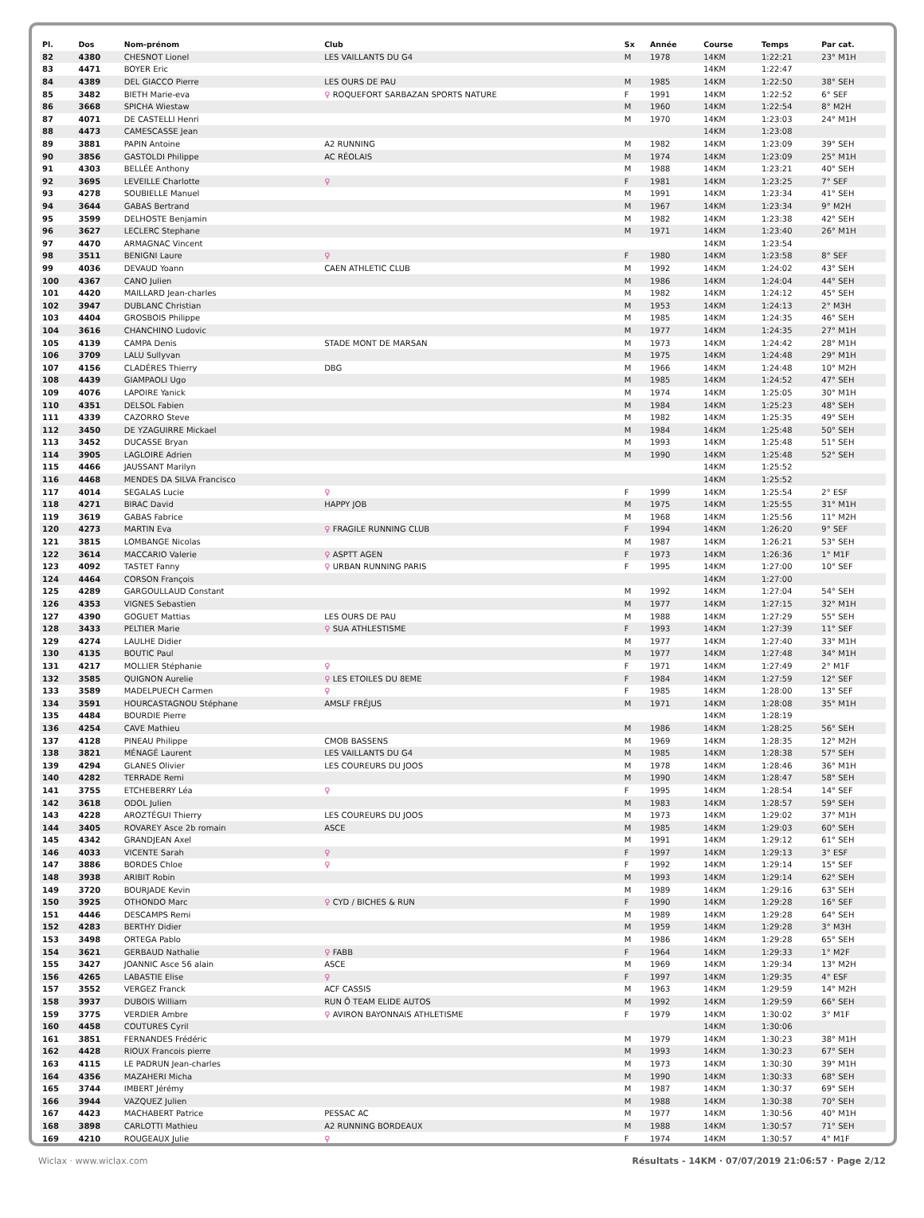| Pl. | Dos | Nom-prénom | Club | Sx | Année | Course | Temps | Par cat. |
| --- | --- | --- | --- | --- | --- | --- | --- | --- |
| 82 | 4380 | CHESNOT Lionel | LES VAILLANTS DU G4 | M | 1978 | 14KM | 1:22:21 | 23° M1H |
| 83 | 4471 | BOYER Eric | | | | 14KM | 1:22:47 | |
| 84 | 4389 | DEL GIACCO Pierre | LES OURS DE PAU | M | 1985 | 14KM | 1:22:50 | 38° SEH |
| 85 | 3482 | BIETH Marie-eva | ♀ ROQUEFORT SARBAZAN SPORTS NATURE | F | 1991 | 14KM | 1:22:52 | 6° SEF |
| 86 | 3668 | SPICHA Wiestaw | | M | 1960 | 14KM | 1:22:54 | 8° M2H |
| 87 | 4071 | DE CASTELLI Henri | | M | 1970 | 14KM | 1:23:03 | 24° M1H |
| 88 | 4473 | CAMESCASSE Jean | | | | 14KM | 1:23:08 | |
| 89 | 3881 | PAPIN Antoine | A2 RUNNING | M | 1982 | 14KM | 1:23:09 | 39° SEH |
| 90 | 3856 | GASTOLDI Philippe | AC RÉOLAIS | M | 1974 | 14KM | 1:23:09 | 25° M1H |
| 91 | 4303 | BELLÉE Anthony | | M | 1988 | 14KM | 1:23:21 | 40° SEH |
| 92 | 3695 | LEVEILLE Charlotte | ♀ | F | 1981 | 14KM | 1:23:25 | 7° SEF |
| 93 | 4278 | SOUBIELLE Manuel | | M | 1991 | 14KM | 1:23:34 | 41° SEH |
| 94 | 3644 | GABAS Bertrand | | M | 1967 | 14KM | 1:23:34 | 9° M2H |
| 95 | 3599 | DELHOSTE Benjamin | | M | 1982 | 14KM | 1:23:38 | 42° SEH |
| 96 | 3627 | LECLERC Stephane | | M | 1971 | 14KM | 1:23:40 | 26° M1H |
| 97 | 4470 | ARMAGNAC Vincent | | | | 14KM | 1:23:54 | |
| 98 | 3511 | BENIGNI Laure | ♀ | F | 1980 | 14KM | 1:23:58 | 8° SEF |
| 99 | 4036 | DEVAUD Yoann | CAEN ATHLETIC CLUB | M | 1992 | 14KM | 1:24:02 | 43° SEH |
| 100 | 4367 | CANO Julien | | M | 1986 | 14KM | 1:24:04 | 44° SEH |
| 101 | 4420 | MAILLARD Jean-charles | | M | 1982 | 14KM | 1:24:12 | 45° SEH |
| 102 | 3947 | DUBLANC Christian | | M | 1953 | 14KM | 1:24:13 | 2° M3H |
| 103 | 4404 | GROSBOIS Philippe | | M | 1985 | 14KM | 1:24:35 | 46° SEH |
| 104 | 3616 | CHANCHINO Ludovic | | M | 1977 | 14KM | 1:24:35 | 27° M1H |
| 105 | 4139 | CAMPA Denis | STADE MONT DE MARSAN | M | 1973 | 14KM | 1:24:42 | 28° M1H |
| 106 | 3709 | LALU Sullyvan | | M | 1975 | 14KM | 1:24:48 | 29° M1H |
| 107 | 4156 | CLADÈRES Thierry | DBG | M | 1966 | 14KM | 1:24:48 | 10° M2H |
| 108 | 4439 | GIAMPAOLI Ugo | | M | 1985 | 14KM | 1:24:52 | 47° SEH |
| 109 | 4076 | LAPOIRE Yanick | | M | 1974 | 14KM | 1:25:05 | 30° M1H |
| 110 | 4351 | DELSOL Fabien | | M | 1984 | 14KM | 1:25:23 | 48° SEH |
| 111 | 4339 | CAZORRO Steve | | M | 1982 | 14KM | 1:25:35 | 49° SEH |
| 112 | 3450 | DE YZAGUIRRE Mickael | | M | 1984 | 14KM | 1:25:48 | 50° SEH |
| 113 | 3452 | DUCASSE Bryan | | M | 1993 | 14KM | 1:25:48 | 51° SEH |
| 114 | 3905 | LAGLOIRE Adrien | | M | 1990 | 14KM | 1:25:48 | 52° SEH |
| 115 | 4466 | JAUSSANT Marilyn | | | | 14KM | 1:25:52 | |
| 116 | 4468 | MENDES DA SILVA Francisco | | | | 14KM | 1:25:52 | |
| 117 | 4014 | SEGALAS Lucie | ♀ | F | 1999 | 14KM | 1:25:54 | 2° ESF |
| 118 | 4271 | BIRAC David | HAPPY JOB | M | 1975 | 14KM | 1:25:55 | 31° M1H |
| 119 | 3619 | GABAS Fabrice | | M | 1968 | 14KM | 1:25:56 | 11° M2H |
| 120 | 4273 | MARTIN Eva | ♀ FRAGILE RUNNING CLUB | F | 1994 | 14KM | 1:26:20 | 9° SEF |
| 121 | 3815 | LOMBANGE Nicolas | | M | 1987 | 14KM | 1:26:21 | 53° SEH |
| 122 | 3614 | MACCARIO Valerie | ♀ ASPTT AGEN | F | 1973 | 14KM | 1:26:36 | 1° M1F |
| 123 | 4092 | TASTET Fanny | ♀ URBAN RUNNING PARIS | F | 1995 | 14KM | 1:27:00 | 10° SEF |
| 124 | 4464 | CORSON François | | | | 14KM | 1:27:00 | |
| 125 | 4289 | GARGOULLAUD Constant | | M | 1992 | 14KM | 1:27:04 | 54° SEH |
| 126 | 4353 | VIGNES Sebastien | | M | 1977 | 14KM | 1:27:15 | 32° M1H |
| 127 | 4390 | GOGUET Mattias | LES OURS DE PAU | M | 1988 | 14KM | 1:27:29 | 55° SEH |
| 128 | 3433 | PELTIER Marie | ♀ SUA ATHLESTISME | F | 1993 | 14KM | 1:27:39 | 11° SEF |
| 129 | 4274 | LAULHE Didier | | M | 1977 | 14KM | 1:27:40 | 33° M1H |
| 130 | 4135 | BOUTIC Paul | | M | 1977 | 14KM | 1:27:48 | 34° M1H |
| 131 | 4217 | MOLLIER Stéphanie | ♀ | F | 1971 | 14KM | 1:27:49 | 2° M1F |
| 132 | 3585 | QUIGNON Aurelie | ♀ LES ETOILES DU 8EME | F | 1984 | 14KM | 1:27:59 | 12° SEF |
| 133 | 3589 | MADELPUECH Carmen | ♀ | F | 1985 | 14KM | 1:28:00 | 13° SEF |
| 134 | 3591 | HOURCASTAGNOU Stéphane | AMSLF FRÉJUS | M | 1971 | 14KM | 1:28:08 | 35° M1H |
| 135 | 4484 | BOURDIE Pierre | | | | 14KM | 1:28:19 | |
| 136 | 4254 | CAVE Mathieu | | M | 1986 | 14KM | 1:28:25 | 56° SEH |
| 137 | 4128 | PINEAU Philippe | CMOB BASSENS | M | 1969 | 14KM | 1:28:35 | 12° M2H |
| 138 | 3821 | MÉNAGÉ Laurent | LES VAILLANTS DU G4 | M | 1985 | 14KM | 1:28:38 | 57° SEH |
| 139 | 4294 | GLANES Olivier | LES COUREURS DU JOOS | M | 1978 | 14KM | 1:28:46 | 36° M1H |
| 140 | 4282 | TERRADE Remi | | M | 1990 | 14KM | 1:28:47 | 58° SEH |
| 141 | 3755 | ETCHEBERRY Léa | ♀ | F | 1995 | 14KM | 1:28:54 | 14° SEF |
| 142 | 3618 | ODOL Julien | | M | 1983 | 14KM | 1:28:57 | 59° SEH |
| 143 | 4228 | AROZTÉGUI Thierry | LES COUREURS DU JOOS | M | 1973 | 14KM | 1:29:02 | 37° M1H |
| 144 | 3405 | ROVAREY Asce 2b romain | ASCE | M | 1985 | 14KM | 1:29:03 | 60° SEH |
| 145 | 4342 | GRANDJEAN Axel | | M | 1991 | 14KM | 1:29:12 | 61° SEH |
| 146 | 4033 | VICENTE Sarah | ♀ | F | 1997 | 14KM | 1:29:13 | 3° ESF |
| 147 | 3886 | BORDES Chloe | ♀ | F | 1992 | 14KM | 1:29:14 | 15° SEF |
| 148 | 3938 | ARIBIT Robin | | M | 1993 | 14KM | 1:29:14 | 62° SEH |
| 149 | 3720 | BOURJADE Kevin | | M | 1989 | 14KM | 1:29:16 | 63° SEH |
| 150 | 3925 | OTHONDO Marc | ♀ CYD / BICHES & RUN | F | 1990 | 14KM | 1:29:28 | 16° SEF |
| 151 | 4446 | DESCAMPS Remi | | M | 1989 | 14KM | 1:29:28 | 64° SEH |
| 152 | 4283 | BERTHY Didier | | M | 1959 | 14KM | 1:29:28 | 3° M3H |
| 153 | 3498 | ORTEGA Pablo | | M | 1986 | 14KM | 1:29:28 | 65° SEH |
| 154 | 3621 | GERBAUD Nathalie | ♀ FABB | F | 1964 | 14KM | 1:29:33 | 1° M2F |
| 155 | 3427 | JOANNIC Asce 56 alain | ASCE | M | 1969 | 14KM | 1:29:34 | 13° M2H |
| 156 | 4265 | LABASTIE Elise | ♀ | F | 1997 | 14KM | 1:29:35 | 4° ESF |
| 157 | 3552 | VERGEZ Franck | ACF CASSIS | M | 1963 | 14KM | 1:29:59 | 14° M2H |
| 158 | 3937 | DUBOIS William | RUN Ô TEAM ELIDE AUTOS | M | 1992 | 14KM | 1:29:59 | 66° SEH |
| 159 | 3775 | VERDIER Ambre | ♀ AVIRON BAYONNAIS ATHLETISME | F | 1979 | 14KM | 1:30:02 | 3° M1F |
| 160 | 4458 | COUTURES Cyril | | | | 14KM | 1:30:06 | |
| 161 | 3851 | FERNANDES Frédéric | | M | 1979 | 14KM | 1:30:23 | 38° M1H |
| 162 | 4428 | RIOUX Francois pierre | | M | 1993 | 14KM | 1:30:23 | 67° SEH |
| 163 | 4115 | LE PADRUN Jean-charles | | M | 1973 | 14KM | 1:30:30 | 39° M1H |
| 164 | 4356 | MAZAHERI Micha | | M | 1990 | 14KM | 1:30:33 | 68° SEH |
| 165 | 3744 | IMBERT Jérémy | | M | 1987 | 14KM | 1:30:37 | 69° SEH |
| 166 | 3944 | VAZQUEZ Julien | | M | 1988 | 14KM | 1:30:38 | 70° SEH |
| 167 | 4423 | MACHABERT Patrice | PESSAC AC | M | 1977 | 14KM | 1:30:56 | 40° M1H |
| 168 | 3898 | CARLOTTI Mathieu | A2 RUNNING BORDEAUX | M | 1988 | 14KM | 1:30:57 | 71° SEH |
| 169 | 4210 | ROUGEAUX Julie | ♀ | F | 1974 | 14KM | 1:30:57 | 4° M1F |
Wiclax · www.wiclax.com Résultats - 14KM · 07/07/2019 21:06:57 · Page 2/12